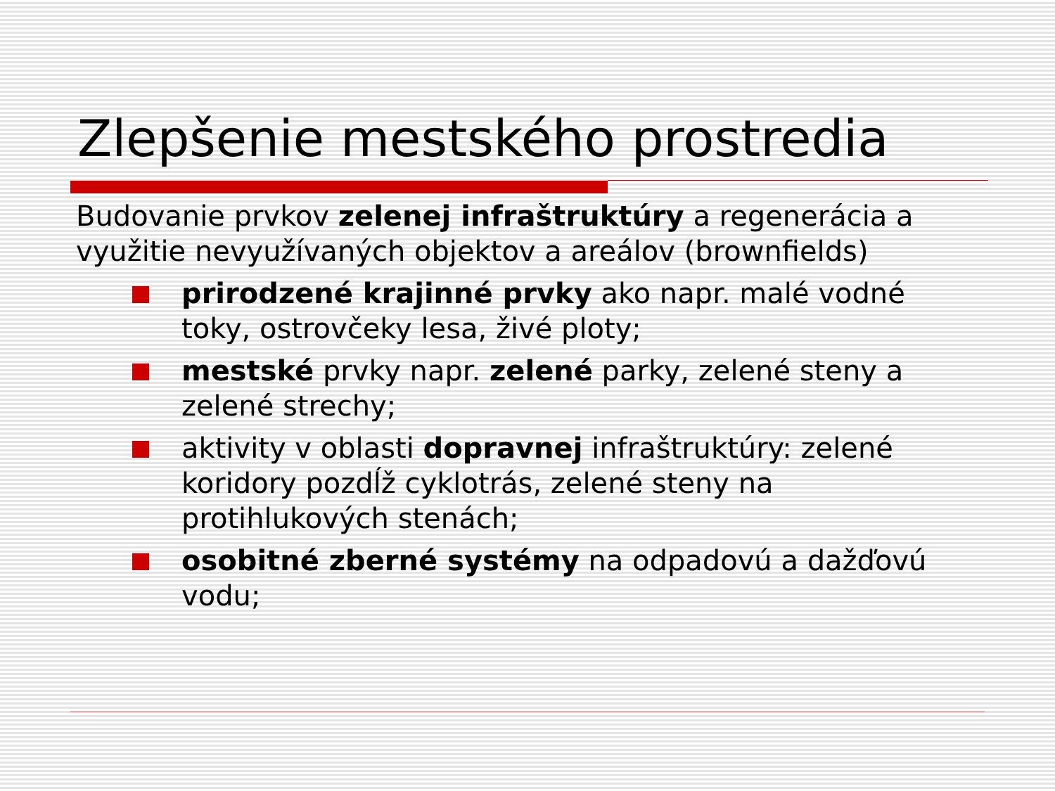Zlepšenie mestského prostredia
Budovanie prvkov zelenej infraštruktúry a regenerácia a využitie nevyužívaných objektov a areálov (brownfields)
prirodzené krajinné prvky ako napr. malé vodné toky, ostrovčeky lesa, živé ploty;
mestské prvky napr. zelené parky, zelené steny a zelené strechy;
aktivity v oblasti dopravnej infraštruktúry: zelené koridory pozdĺž cyklotrás, zelené steny na protihlukových stenách;
osobitné zberné systémy na odpadovú a dažďovú vodu;